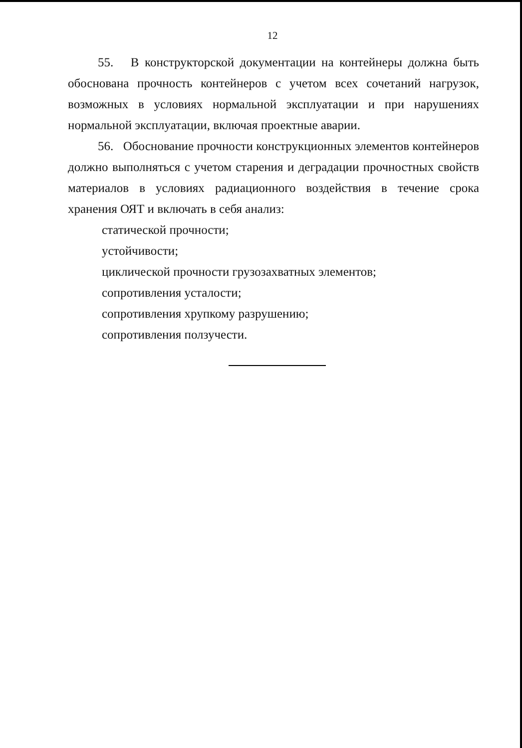12
55. В конструкторской документации на контейнеры должна быть обоснована прочность контейнеров с учетом всех сочетаний нагрузок, возможных в условиях нормальной эксплуатации и при нарушениях нормальной эксплуатации, включая проектные аварии.
56. Обоснование прочности конструкционных элементов контейнеров должно выполняться с учетом старения и деградации прочностных свойств материалов в условиях радиационного воздействия в течение срока хранения ОЯТ и включать в себя анализ:
статической прочности;
устойчивости;
циклической прочности грузозахватных элементов;
сопротивления усталости;
сопротивления хрупкому разрушению;
сопротивления ползучести.